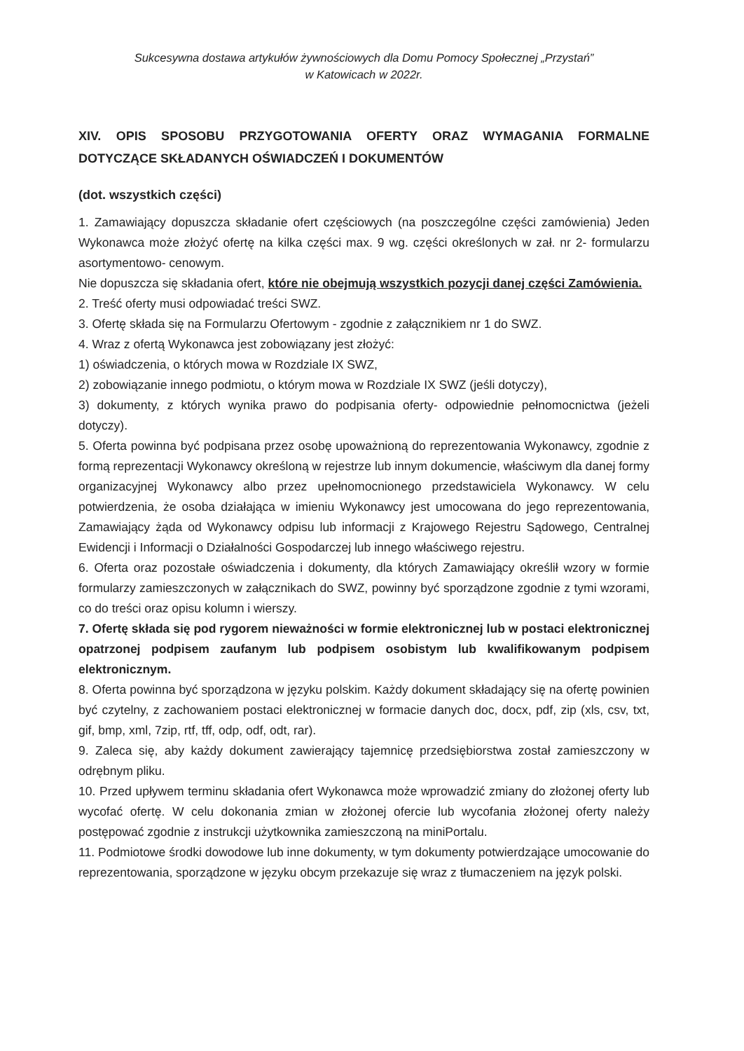Sukcesywna dostawa artykułów żywnościowych dla Domu Pomocy Społecznej „Przystań”
w Katowicach w 2022r.
XIV. OPIS SPOSOBU PRZYGOTOWANIA OFERTY ORAZ WYMAGANIA FORMALNE DOTYCZĄCE SKŁADANYCH OŚWIADCZEŃ I DOKUMENTÓW
(dot. wszystkich części)
1. Zamawiający dopuszcza składanie ofert częściowych (na poszczególne części zamówienia) Jeden Wykonawca może złożyć ofertę na kilka części max. 9 wg. części określonych w zał. nr 2- formularzu asortymentowo- cenowym.
Nie dopuszcza się składania ofert, które nie obejmują wszystkich pozycji danej części Zamówienia.
2. Treść oferty musi odpowiadać treści SWZ.
3. Ofertę składa się na Formularzu Ofertowym - zgodnie z załącznikiem nr 1 do SWZ.
4. Wraz z ofertą Wykonawca jest zobowiązany jest złożyć:
1) oświadczenia, o których mowa w Rozdziale IX SWZ,
2) zobowiązanie innego podmiotu, o którym mowa w Rozdziale IX SWZ (jeśli dotyczy),
3) dokumenty, z których wynika prawo do podpisania oferty- odpowiednie pełnomocnictwa (jeżeli dotyczy).
5. Oferta powinna być podpisana przez osobę upoważnioną do reprezentowania Wykonawcy, zgodnie z formą reprezentacji Wykonawcy określoną w rejestrze lub innym dokumencie, właściwym dla danej formy organizacyjnej Wykonawcy albo przez upełnomocnionego przedstawiciela Wykonawcy. W celu potwierdzenia, że osoba działająca w imieniu Wykonawcy jest umocowana do jego reprezentowania, Zamawiający żąda od Wykonawcy odpisu lub informacji z Krajowego Rejestru Sądowego, Centralnej Ewidencji i Informacji o Działalności Gospodarczej lub innego właściwego rejestru.
6. Oferta oraz pozostałe oświadczenia i dokumenty, dla których Zamawiający określił wzory w formie formularzy zamieszczonych w załącznikach do SWZ, powinny być sporządzone zgodnie z tymi wzorami, co do treści oraz opisu kolumn i wierszy.
7. Ofertę składa się pod rygorem nieważności w formie elektronicznej lub w postaci elektronicznej opatrzonej podpisem zaufanym lub podpisem osobistym lub kwalifikowanym podpisem elektronicznym.
8. Oferta powinna być sporządzona w języku polskim. Każdy dokument składający się na ofertę powinien być czytelny, z zachowaniem postaci elektronicznej w formacie danych doc, docx, pdf, zip (xls, csv, txt, gif, bmp, xml, 7zip, rtf, tff, odp, odf, odt, rar).
9. Zaleca się, aby każdy dokument zawierający tajemnicę przedsiębiorstwa został zamieszczony w odrębnym pliku.
10. Przed upływem terminu składania ofert Wykonawca może wprowadzić zmiany do złożonej oferty lub wycofać ofertę. W celu dokonania zmian w złożonej ofercie lub wycofania złożonej oferty należy postępować zgodnie z instrukcji użytkownika zamieszczoną na miniPortalu.
11. Podmiotowe środki dowodowe lub inne dokumenty, w tym dokumenty potwierdzające umocowanie do reprezentowania, sporządzone w języku obcym przekazuje się wraz z tłumaczeniem na język polski.